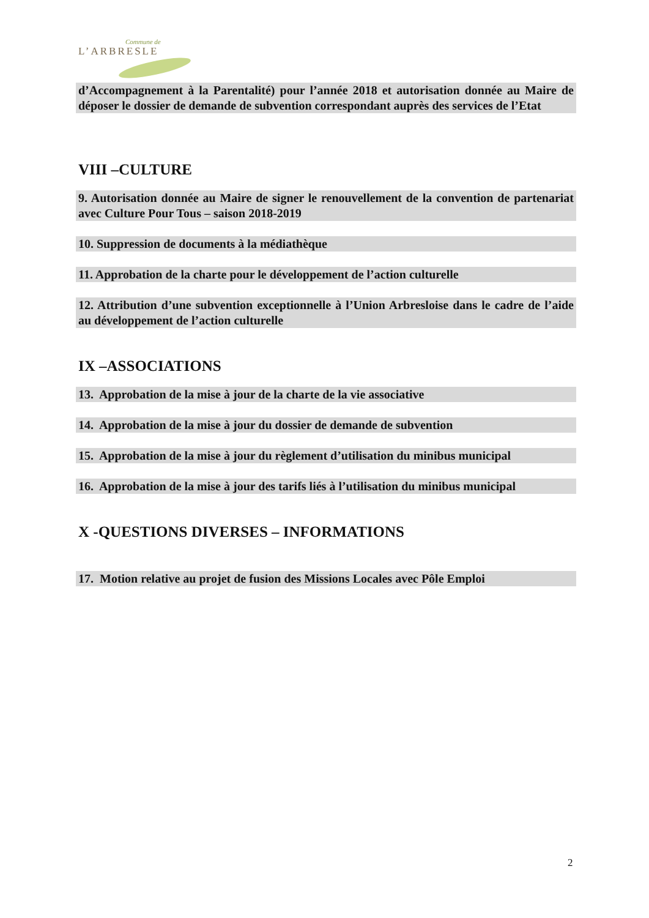Commune de
L’ARBRESLE
d’Accompagnement à la Parentalité) pour l’année 2018 et autorisation donnée au Maire de déposer le dossier de demande de subvention correspondant auprès des services de l’Etat
VIII –CULTURE
9. Autorisation donnée au Maire de signer le renouvellement de la convention de partenariat avec Culture Pour Tous – saison 2018-2019
10. Suppression de documents à la médiathèque
11. Approbation de la charte pour le développement de l’action culturelle
12. Attribution d’une subvention exceptionnelle à l’Union Arbresloise dans le cadre de l’aide au développement de l’action culturelle
IX –ASSOCIATIONS
13. Approbation de la mise à jour de la charte de la vie associative
14. Approbation de la mise à jour du dossier de demande de subvention
15. Approbation de la mise à jour du règlement d’utilisation du minibus municipal
16. Approbation de la mise à jour des tarifs liés à l’utilisation du minibus municipal
X -QUESTIONS DIVERSES – INFORMATIONS
17. Motion relative au projet de fusion des Missions Locales avec Pôle Emploi
2